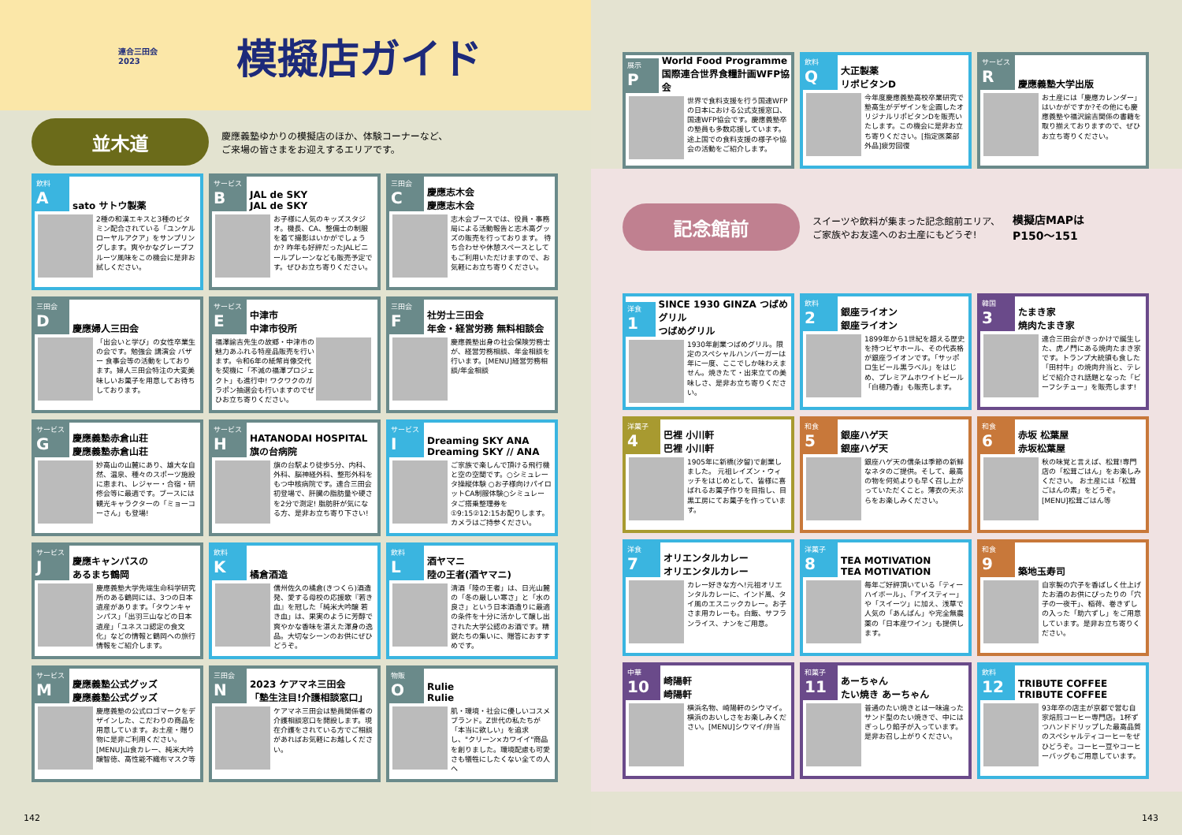連合三田会
2023
模擬店ガイド
並木道
慶應義塾ゆかりの模擬店のほか、体験コーナーなど、
ご来場の皆さまをお迎えするエリアです。
飲料
A
sato サトウ製薬
2種の和漢エキスと3種のビタミン配合されている「ユンケルローヤルアクア」をサンプリングします。爽やかなグレープフルーツ風味をこの機会に是非お試しください。
サービス
B
JAL de SKY
JAL de SKY
お子様に人気のキッズスタジオ。機長、CA、整備士の制服を着て撮影はいかがでしょうか? 昨年も好評だったJALビニールプレーンなども販売予定です。ぜひお立ち寄りください。
三田会
C
慶應志木会
慶應志木会
志木会ブースでは、役員・事務局による活動報告と志木高グッズの販売を行っております。 待ち合わせや休憩スペースとしてもご利用いただけますので、お気軽にお立ち寄りください。
三田会
D
慶應婦人三田会
「出会いと学び」の女性卒業生の会です。勉強会 講演会 バザー 食事会等の活動をしております。婦人三田会特注の大変美味しいお菓子を用意してお待ちしております。
サービス
E
中津市
中津市役所
福澤諭吉先生の故郷・中津市の魅力あふれる特産品販売を行います。令和6年の紙幣肖像交代を契機に「不滅の福澤プロジェクト」も進行中! ワクワクのガラポン抽選会も行いますのでぜひお立ち寄りください。
三田会
F
社労士三田会
年金・経営労務 無料相談会
慶應義塾出身の社会保険労務士が、経営労務相談、年金相談を行います。[MENU]経営労務相談/年金相談
サービス
G
慶應義塾赤倉山荘
慶應義塾赤倉山荘
妙高山の山麓にあり、雄大な自然、温泉、種々のスポーツ施設に恵まれ、レジャー・合宿・研修会等に最適です。ブースには観光キャラクターの「ミョーコーさん」も登場!
サービス
H
HATANODAI HOSPITAL
旗の台病院
旗の台駅より徒歩5分、内科、外科、脳神経外科、整形外科をもつ中核病院です。連合三田会初登場で、肝臓の脂肪量や硬さを2分で測定! 脂肪肝が気になる方、是非お立ち寄り下さい!
サービス
I
Dreaming SKY ANA
Dreaming SKY // ANA
ご家族で楽しんで頂ける飛行機と空の空間です。○シミュレータ操縦体験 ○お子様向けパイロットCA制服体験○シミュレータご搭乗整理券を①9:15②12:15お配りします。カメラはご持参ください。
サービス
J
慶應キャンパスの
あるまち鶴岡
慶應義塾大学先端生命科学研究所のある鶴岡には、3つの日本遺産があります。「タウンキャンパス」「出羽三山などの日本遺産」「ユネスコ認定の食文化」などの情報と鶴岡への旅行情報をご紹介します。
飲料
K
橘倉酒造
信州佐久の橘倉(きつくら)酒造発、愛する母校の応援歌『若き血』を冠した「純米大吟醸 若き血」は、果実のように芳醇で爽やかな香味を湛えた渾身の逸品。大切なシーンのお供にぜひどうぞ。
飲料
L
酒ヤマニ
陸の王者(酒ヤマニ)
清酒「陸の王者」は、日光山麓の「冬の厳しい寒さ」と「水の良さ」という日本酒造りに最適の条件を十分に活かして醸し出された大学公認のお酒です。精鋭たちの集いに、贈答におすすめです。
サービス
M
慶應義塾公式グッズ
慶應義塾公式グッズ
慶應義塾の公式ロゴマークをデザインした、こだわりの商品を用意しています。お土産・贈り物に是非ご利用ください。[MENU]山食カレー、純米大吟醸智徳、高性能不織布マスク等
三田会
N
2023 ケアマネ三田会
「塾生注目!介護相談窓口」
ケアマネ三田会は塾員関係者の介護相談窓口を開設します。現在介護をされている方でご相談があればお気軽にお越しください。
物販
O
Rulie
Rulie
肌・環境・社会に優しいコスメブランド。Z世代の私たちが「本当に欲しい」を追求し、"クリーン×カワイイ"商品を創りました。環境配慮も可愛さも犠牲にしたくない全ての人へ
142
展示
P
World Food Programme
国際連合世界食糧計画WFP協会
世界で食料支援を行う国連WFPの日本における公式支援窓口、国連WFP協会です。慶應義塾卒の塾員も多数応援しています。途上国での食料支援の様子や協会の活動をご紹介します。
飲料
Q
大正製薬
リポビタンD
今年度慶應義塾高校卒業研究で塾高生がデザインを企画したオリジナルリポビタンDを販売いたします。この機会に是非お立ち寄りください。[指定医薬部外品]疲労回復
サービス
R
慶應義塾大学出版
お土産には「慶應カレンダー」はいかがですか?その他にも慶應義塾や福沢諭吉関係の書籍を取り揃えておりますので、ぜひお立ち寄りください。
記念館前
スイーツや飲料が集まった記念館前エリア、
ご家族やお友達へのお土産にもどうぞ!
模擬店MAPは
P150～151
洋食
1
SINCE 1930 GINZA つばめグリル
つばめグリル
1930年創業つばめグリル。限定のスペシャルハンバーガーは年に一度、ここでしか味わえません。焼きたて・出来立ての美味しさ、是非お立ち寄りください。
飲料
2
銀座ライオン
銀座ライオン
1899年から1世紀を超える歴史を持つビヤホール、その代表格が銀座ライオンです。「サッポロ生ビール黒ラベル」をはじめ、プレミアムホワイトビール「白穂乃香」も販売します。
韓国
3
たまき家
焼肉たまき家
連合三田会がきっかけで誕生した、虎ノ門にある焼肉たまき家です。トランプ大統領も食した「田村牛」の焼肉弁当と、テレビで紹介され話題となった「ビーフシチュー」を販売します!
洋菓子
4
巴裡 小川軒
巴裡 小川軒
1905年に新橋(汐留)で創業しました。 元祖レイズン・ウィッチをはじめとして、皆様に喜ばれるお菓子作りを目指し、目黒工房にてお菓子を作っています。
和食
5
銀座ハゲ天
銀座ハゲ天
銀座ハゲ天の信条は季節の新鮮なネタのご提供。そして、最高の物を何処よりも早く召し上がっていただくこと。薄衣の天ぷらをお楽しみください。
和食
6
赤坂 松葉屋
赤坂松葉屋
秋の味覚と言えば、松茸!専門店の「松茸ごはん」をお楽しみください。 お土産には「松茸ごはんの素」をどうぞ。[MENU]松茸ごはん等
洋食
7
オリエンタルカレー
オリエンタルカレー
カレー好きな方へ!元祖オリエンタルカレーに、インド風、タイ風のエスニックカレー。お子さま用カレーも。白飯、サフランライス、ナンをご用意。
洋菓子
8
TEA MOTIVATION
TEA MOTIVATION
毎年ご好評頂いている「ティーハイボール」、「アイスティー」や「スイーツ」に加え、浅草で人気の「あんぱん」や完全無農薬の「日本産ワイン」も提供します。
和食
9
築地玉寿司
自家製の穴子を香ばしく仕上げたお酒のお供にぴったりの「穴子の一夜干」、稲荷、巻きずしの入った「助六ずし」をご用意しています。是非お立ち寄りください。
中華
10
崎陽軒
崎陽軒
横浜名物、崎陽軒のシウマイ。横浜のおいしさをお楽しみください。[MENU]シウマイ/弁当
和菓子
11
あーちゃん
たい焼き あーちゃん
普通のたい焼きとは一味違ったサンド型のたい焼きで、中にはぎっしり餡子が入っています。 是非お召し上がりください。
飲料
12
TRIBUTE COFFEE
TRIBUTE COFFEE
93年卒の店主が京都で営む自家焙煎コーヒー専門店。1杯ずつハンドドリップした最高品質のスペシャルティコーヒーをぜひどうぞ。コーヒー豆やコーヒーバッグもご用意しています。
143